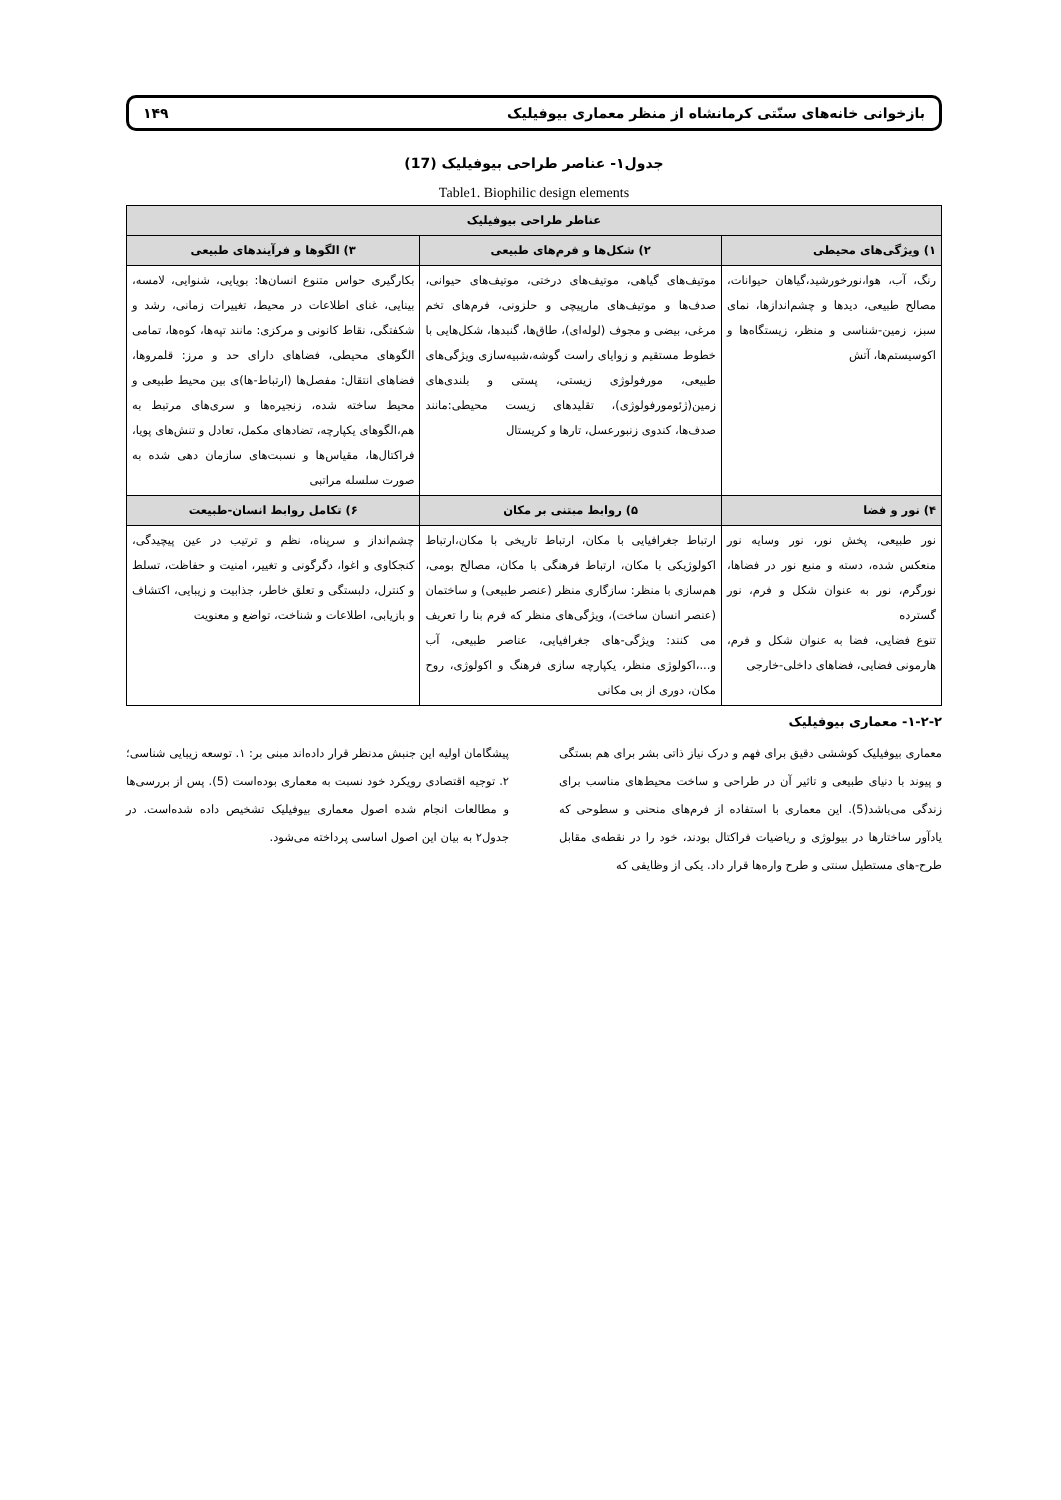بازخوانی خانه‌های سنّتی کرمانشاه از منظر معماری بیوفیلیک ۱۴۹
جدول۱- عناصر طراحی بیوفیلیک (17)
Table1. Biophilic design elements
| عناطر طراحی بیوفیلیک | | |
| --- | --- | --- |
| ۱) ویژگی‌های محیطی | ۲) شکل‌ها و فرم‌های طبیعی | ۳) الگوها و فرآیندهای طبیعی |
| رنگ، آب، هوا،نورخورشید،گیاهان حیوانات، مصالح طبیعی، دیدها و چشم‌اندازها، نمای سبز، زمین-شناسی و منظر، زیستگاه‌ها و اکوسیستم‌ها، آتش | موتیف‌های گیاهی، موتیف‌های درختی، موتیف‌های حیوانی، صدف‌ها و موتیف‌های مارپیچی و حلزونی، فرم‌های تخم مرغی، بیضی و مجوف (لوله‌ای)، طاق‌ها، گنبدها، شکل‌هایی با خطوط مستقیم و زوایای راست گوشه،شبیه‌سازی ویژگی‌های طبیعی، مورفولوژی زیستی، پستی و بلندی‌های زمین(ژئومورفولوژی)، تقلیدهای زیست محیطی:مانند صدف‌ها، کندوی زنبورعسل، تارها و کریستال | بکارگیری حواس متنوع انسان‌ها: بویایی، شنوایی، لامسه، بینایی، غنای اطلاعات در محیط، تغییرات زمانی، رشد و شکفتگی، نقاط کانونی و مرکزی: مانند تپه‌ها، کوه‌ها، تمامی الگوهای محیطی، فضاهای دارای حد و مرز: قلمروها، فضاهای انتقال: مفصل‌ها (ارتباط-ها)ی بین محیط طبیعی و محیط ساخته شده، زنجیره‌ها و سری‌های مرتبط به هم،الگوهای یکپارچه، تضادهای مکمل، تعادل و تنش‌های پویا، فراکتال‌ها، مقیاس‌ها و نسبت‌های سازمان دهی شده به صورت سلسله مراتبی |
| ۴) نور و فضا | ۵) روابط مبتنی بر مکان | ۶) تکامل روابط انسان-طبیعت |
| نور طبیعی، پخش نور، نور وسایه نور منعکس شده، دسته و منبع نور در فضاها، نورگرم، نور به عنوان شکل و فرم، نور گسترده تنوع فضایی، فضا به عنوان شکل و فرم، هارمونی فضایی، فضاهای داخلی-خارجی | ارتباط جغرافیایی با مکان، ارتباط تاریخی با مکان،ارتباط اکولوژیکی با مکان، ارتباط فرهنگی با مکان، مصالح بومی، هم‌سازی با منظر: سازگاری منظر (عنصر طبیعی) و ساختمان (عنصر انسان ساخت)، ویژگی‌های منظر که فرم بنا را تعریف می کنند: ویژگی-های جغرافیایی، عناصر طبیعی، آب و...،اکولوژی منظر، یکپارچه سازی فرهنگ و اکولوژی، روح مکان، دوری از بی مکانی | چشم‌انداز و سرپناه، نظم و ترتیب در عین پیچیدگی، کنجکاوی و اغوا، دگرگونی و تغییر، امنیت و حفاظت، تسلط و کنترل، دلبستگی و تعلق خاطر، جذابیت و زیبایی، اکتشاف و بازیابی، اطلاعات و شناخت، تواضع و معنویت |
۱-۲-۲- معماری بیوفیلیک
معماری بیوفیلیک کوششی دقیق برای فهم و درک نیاز ذاتی بشر برای هم بستگی و پیوند با دنیای طبیعی و تاثیر آن در طراحی و ساخت محیط‌های مناسب برای زندگی می‌باشد(5). این معماری با استفاده از فرم‌های منحنی و سطوحی که یادآور ساختارها در بیولوژی و ریاضیات فراکتال بودند، خود را در نقطه‌ی مقابل طرح-های مستطیل سنتی و طرح واره‌ها قرار داد. یکی از وظایفی که
پیشگامان اولیه این جنبش مدنظر قرار داده‌اند مبنی بر: ۱. توسعه زیبایی شناسی؛ ۲. توجیه اقتصادی رویکرد خود نسبت به معماری بوده‌است (5). پس از بررسی‌ها و مطالعات انجام شده اصول معماری بیوفیلیک تشخیص داده شده‌است. در جدول۲ به بیان این اصول اساسی پرداخته می‌شود.